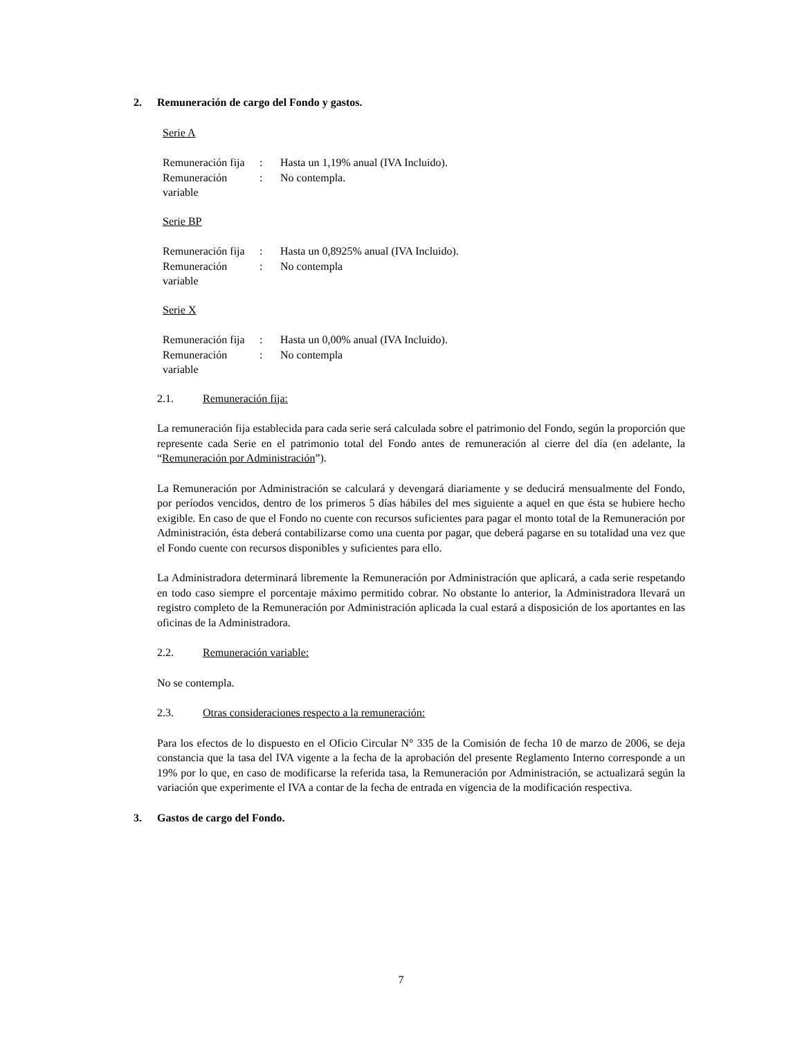2. Remuneración de cargo del Fondo y gastos.
Serie A
| Remuneración fija | : | Hasta un 1,19% anual (IVA Incluido). |
| Remuneración variable | : | No contempla. |
Serie BP
| Remuneración fija | : | Hasta un 0,8925% anual (IVA Incluido). |
| Remuneración variable | : | No contempla |
Serie X
| Remuneración fija | : | Hasta un 0,00% anual (IVA Incluido). |
| Remuneración variable | : | No contempla |
2.1. Remuneración fija:
La remuneración fija establecida para cada serie será calculada sobre el patrimonio del Fondo, según la proporción que represente cada Serie en el patrimonio total del Fondo antes de remuneración al cierre del día (en adelante, la “Remuneración por Administración”).
La Remuneración por Administración se calculará y devengará diariamente y se deducirá mensualmente del Fondo, por períodos vencidos, dentro de los primeros 5 días hábiles del mes siguiente a aquel en que ésta se hubiere hecho exigible. En caso de que el Fondo no cuente con recursos suficientes para pagar el monto total de la Remuneración por Administración, ésta deberá contabilizarse como una cuenta por pagar, que deberá pagarse en su totalidad una vez que el Fondo cuente con recursos disponibles y suficientes para ello.
La Administradora determinará libremente la Remuneración por Administración que aplicará, a cada serie respetando en todo caso siempre el porcentaje máximo permitido cobrar. No obstante lo anterior, la Administradora llevará un registro completo de la Remuneración por Administración aplicada la cual estará a disposición de los aportantes en las oficinas de la Administradora.
2.2. Remuneración variable:
No se contempla.
2.3. Otras consideraciones respecto a la remuneración:
Para los efectos de lo dispuesto en el Oficio Circular N° 335 de la Comisión de fecha 10 de marzo de 2006, se deja constancia que la tasa del IVA vigente a la fecha de la aprobación del presente Reglamento Interno corresponde a un 19% por lo que, en caso de modificarse la referida tasa, la Remuneración por Administración, se actualizará según la variación que experimente el IVA a contar de la fecha de entrada en vigencia de la modificación respectiva.
3. Gastos de cargo del Fondo.
7